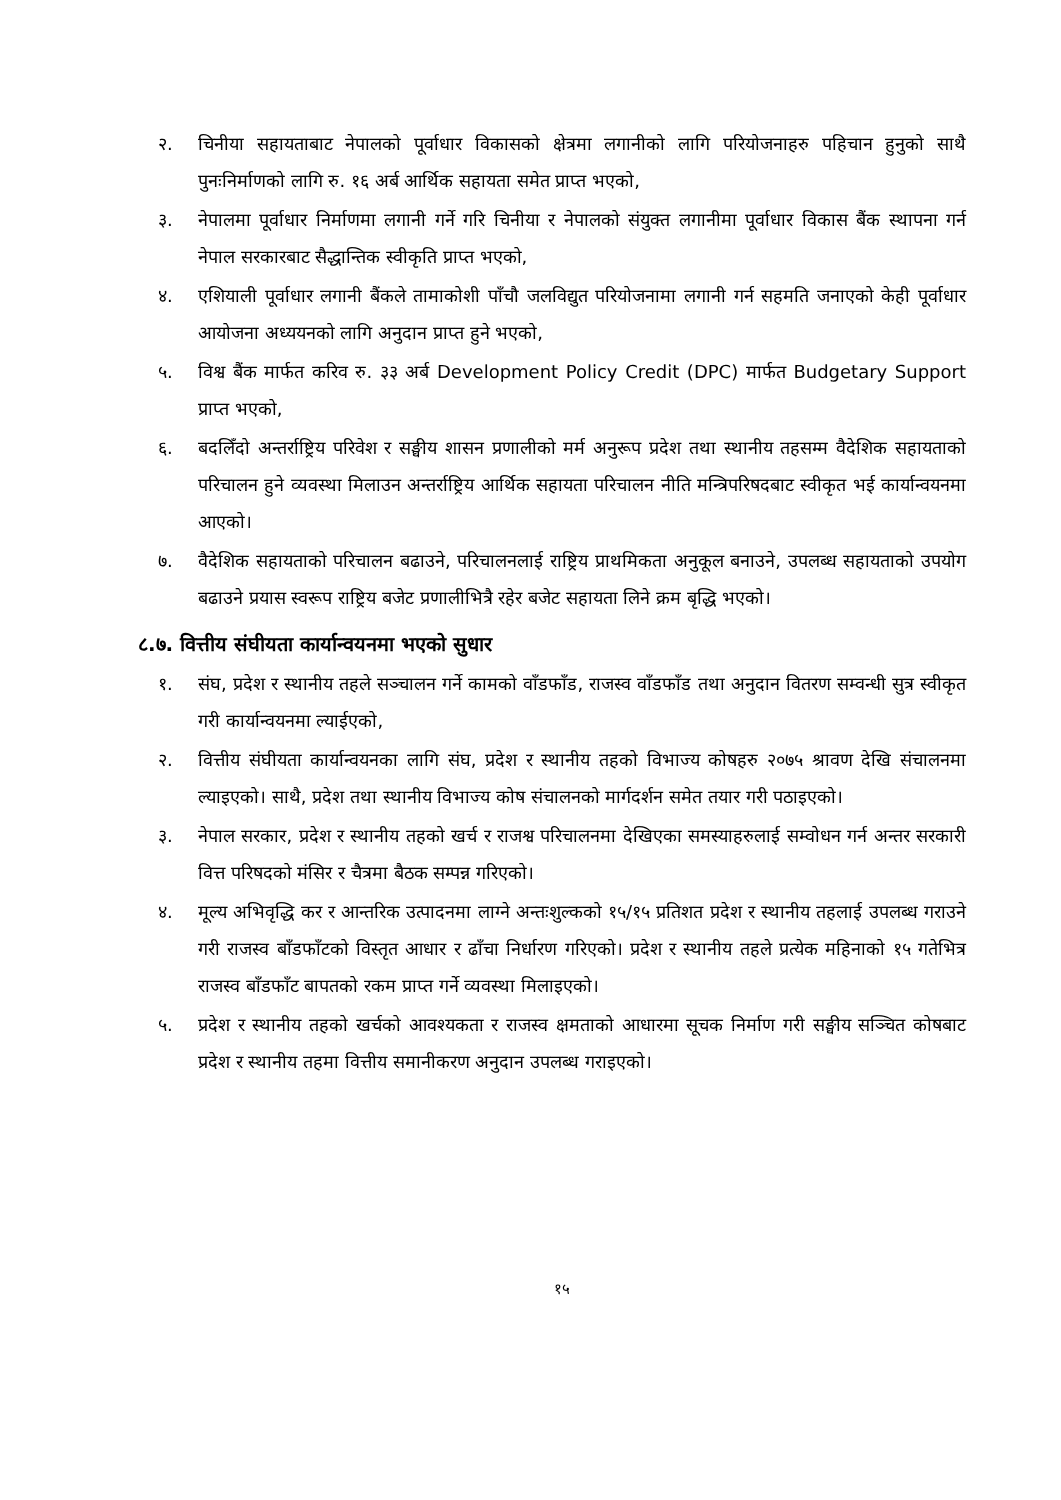२. चिनीया सहायताबाट नेपालको पूर्वाधार विकासको क्षेत्रमा लगानीको लागि परियोजनाहरु पहिचान हुनुको साथै पुनःनिर्माणको लागि रु. १६ अर्ब आर्थिक सहायता समेत प्राप्त भएको,
३. नेपालमा पूर्वाधार निर्माणमा लगानी गर्ने गरि चिनीया र नेपालको संयुक्त लगानीमा पूर्वाधार विकास बैंक स्थापना गर्न नेपाल सरकारबाट सैद्धान्तिक स्वीकृति प्राप्त भएको,
४. एशियाली पूर्वाधार लगानी बैंकले तामाकोशी पाँचौ जलविद्युत परियोजनामा लगानी गर्न सहमति जनाएको केही पूर्वाधार आयोजना अध्ययनको लागि अनुदान प्राप्त हुने भएको,
५. विश्व बैंक मार्फत करिव रु. ३३ अर्ब Development Policy Credit (DPC) मार्फत Budgetary Support प्राप्त भएको,
६. बदलिँदो अन्तर्राष्ट्रिय परिवेश र सङ्घीय शासन प्रणालीको मर्म अनुरूप प्रदेश तथा स्थानीय तहसम्म वैदेशिक सहायताको परिचालन हुने व्यवस्था मिलाउन अन्तर्राष्ट्रिय आर्थिक सहायता परिचालन नीति मन्त्रिपरिषदबाट स्वीकृत भई कार्यान्वयनमा आएको।
७. वैदेशिक सहायताको परिचालन बढाउने, परिचालनलाई राष्ट्रिय प्राथमिकता अनुकूल बनाउने, उपलब्ध सहायताको उपयोग बढाउने प्रयास स्वरूप राष्ट्रिय बजेट प्रणालीभित्रै रहेर बजेट सहायता लिने क्रम बृद्धि भएको।
८.७. वित्तीय संघीयता कार्यान्वयनमा भएको सुधार
१. संघ, प्रदेश र स्थानीय तहले सञ्चालन गर्ने कामको वाँडफाँड, राजस्व वाँडफाँड तथा अनुदान वितरण सम्वन्धी सुत्र स्वीकृत गरी कार्यान्वयनमा ल्याईएको,
२. वित्तीय संघीयता कार्यान्वयनका लागि संघ, प्रदेश र स्थानीय तहको विभाज्य कोषहरु २०७५ श्रावण देखि संचालनमा ल्याइएको। साथै, प्रदेश तथा स्थानीय विभाज्य कोष संचालनको मार्गदर्शन समेत तयार गरी पठाइएको।
३. नेपाल सरकार, प्रदेश र स्थानीय तहको खर्च र राजश्व परिचालनमा देखिएका समस्याहरुलाई सम्वोधन गर्न अन्तर सरकारी वित्त परिषदको मंसिर र चैत्रमा बैठक सम्पन्न गरिएको।
४. मूल्य अभिवृद्धि कर र आन्तरिक उत्पादनमा लाग्ने अन्तःशुल्कको १५/१५ प्रतिशत प्रदेश र स्थानीय तहलाई उपलब्ध गराउने गरी राजस्व बाँडफाँटको विस्तृत आधार र ढाँचा निर्धारण गरिएको। प्रदेश र स्थानीय तहले प्रत्येक महिनाको १५ गतेभित्र राजस्व बाँडफाँट बापतको रकम प्राप्त गर्ने व्यवस्था मिलाइएको।
५. प्रदेश र स्थानीय तहको खर्चको आवश्यकता र राजस्व क्षमताको आधारमा सूचक निर्माण गरी सङ्घीय सञ्चित कोषबाट प्रदेश र स्थानीय तहमा वित्तीय समानीकरण अनुदान उपलब्ध गराइएको।
१५